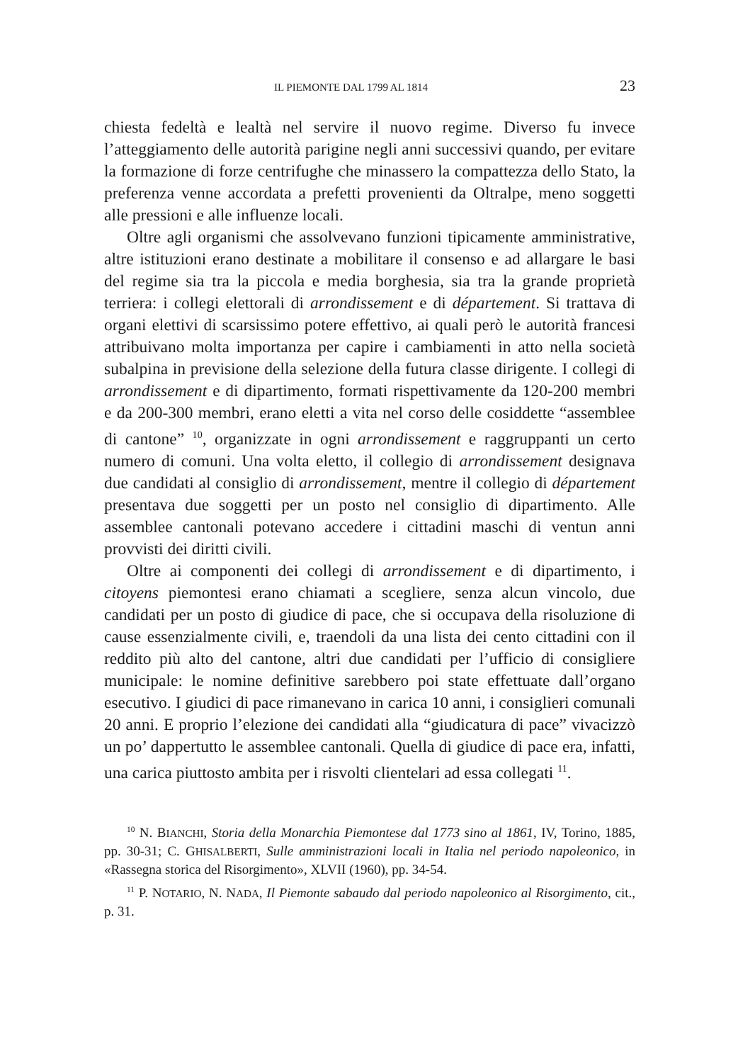IL PIEMONTE DAL 1799 AL 1814 23
chiesta fedeltà e lealtà nel servire il nuovo regime. Diverso fu invece l’atteggiamento delle autorità parigine negli anni successivi quando, per evitare la formazione di forze centrifughe che minassero la compattezza dello Stato, la preferenza venne accordata a prefetti provenienti da Oltralpe, meno soggetti alle pressioni e alle influenze locali.
Oltre agli organismi che assolvevano funzioni tipicamente amministrative, altre istituzioni erano destinate a mobilitare il consenso e ad allargare le basi del regime sia tra la piccola e media borghesia, sia tra la grande proprietà terriera: i collegi elettorali di arrondissement e di département. Si trattava di organi elettivi di scarsissimo potere effettivo, ai quali però le autorità francesi attribuivano molta importanza per capire i cambiamenti in atto nella società subalpina in previsione della selezione della futura classe dirigente. I collegi di arrondissement e di dipartimento, formati rispettivamente da 120-200 membri e da 200-300 membri, erano eletti a vita nel corso delle cosiddette “assemblee di cantone” <sup>10</sup>, organizzate in ogni arrondissement e raggruppanti un certo numero di comuni. Una volta eletto, il collegio di arrondissement designava due candidati al consiglio di arrondissement, mentre il collegio di département presentava due soggetti per un posto nel consiglio di dipartimento. Alle assemblee cantonali potevano accedere i cittadini maschi di ventun anni provvisti dei diritti civili.
Oltre ai componenti dei collegi di arrondissement e di dipartimento, i citoyens piemontesi erano chiamati a scegliere, senza alcun vincolo, due candidati per un posto di giudice di pace, che si occupava della risoluzione di cause essenzialmente civili, e, traendoli da una lista dei cento cittadini con il reddito più alto del cantone, altri due candidati per l’ufficio di consigliere municipale: le nomine definitive sarebbero poi state effettuate dall’organo esecutivo. I giudici di pace rimanevano in carica 10 anni, i consiglieri comunali 20 anni. E proprio l’elezione dei candidati alla “giudicatura di pace” vivacizzò un po’ dappertutto le assemblee cantonali. Quella di giudice di pace era, infatti, una carica piuttosto ambita per i risvolti clientelari ad essa collegati <sup>11</sup>.
<sup>10</sup> N. BIANCHI, Storia della Monarchia Piemontese dal 1773 sino al 1861, IV, Torino, 1885, pp. 30-31; C. GHISALBERTI, Sulle amministrazioni locali in Italia nel periodo napoleonico, in «Rassegna storica del Risorgimento», XLVII (1960), pp. 34-54.
<sup>11</sup> P. NOTARIO, N. NADA, Il Piemonte sabaudo dal periodo napoleonico al Risorgimento, cit., p. 31.